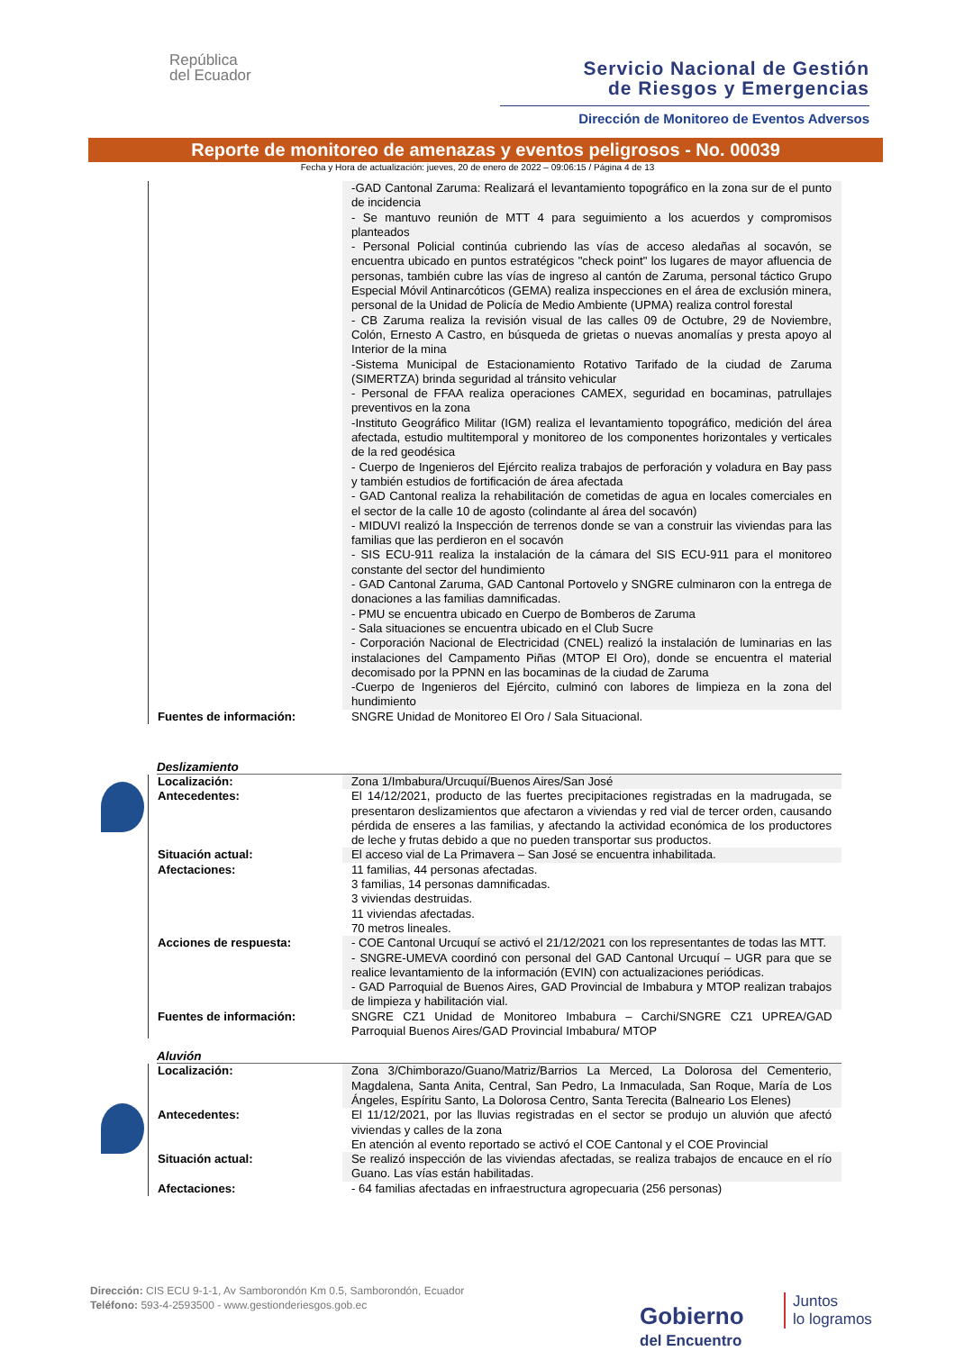República
del Ecuador
Servicio Nacional de Gestión
de Riesgos y Emergencias
Dirección de Monitoreo de Eventos Adversos
Reporte de monitoreo de amenazas y eventos peligrosos - No. 00039
Fecha y Hora de actualización: jueves, 20 de enero de 2022 – 09:06:15 / Página 4 de 13
| | -GAD Cantonal Zaruma: Realizará el levantamiento topográfico en la zona sur de el punto de incidencia - Se mantuvo reunión de MTT 4 para seguimiento a los acuerdos y compromisos planteados - Personal Policial continúa cubriendo las vías de acceso aledañas al socavón, se encuentra ubicado en puntos estratégicos "check point" los lugares de mayor afluencia de personas, también cubre las vías de ingreso al cantón de Zaruma, personal táctico Grupo Especial Móvil Antinarcóticos (GEMA) realiza inspecciones en el área de exclusión minera, personal de la Unidad de Policía de Medio Ambiente (UPMA) realiza control forestal - CB Zaruma realiza la revisión visual de las calles 09 de Octubre, 29 de Noviembre, Colón, Ernesto A Castro, en búsqueda de grietas o nuevas anomalías y presta apoyo al Interior de la mina -Sistema Municipal de Estacionamiento Rotativo Tarifado de la ciudad de Zaruma (SIMERTZA) brinda seguridad al tránsito vehicular - Personal de FFAA realiza operaciones CAMEX, seguridad en bocaminas, patrullajes preventivos en la zona -Instituto Geográfico Militar (IGM) realiza el levantamiento topográfico, medición del área afectada, estudio multitemporal y monitoreo de los componentes horizontales y verticales de la red geodésica - Cuerpo de Ingenieros del Ejército realiza trabajos de perforación y voladura en Bay pass y también estudios de fortificación de área afectada - GAD Cantonal realiza la rehabilitación de cometidas de agua en locales comerciales en el sector de la calle 10 de agosto (colindante al área del socavón) - MIDUVI realizó la Inspección de terrenos donde se van a construir las viviendas para las familias que las perdieron en el socavón - SIS ECU-911 realiza la instalación de la cámara del SIS ECU-911 para el monitoreo constante del sector del hundimiento - GAD Cantonal Zaruma, GAD Cantonal Portovelo y SNGRE culminaron con la entrega de donaciones a las familias damnificadas. - PMU se encuentra ubicado en Cuerpo de Bomberos de Zaruma - Sala situaciones se encuentra ubicado en el Club Sucre - Corporación Nacional de Electricidad (CNEL) realizó la instalación de luminarias en las instalaciones del Campamento Piñas (MTOP El Oro), donde se encuentra el material decomisado por la PPNN en las bocaminas de la ciudad de Zaruma -Cuerpo de Ingenieros del Ejército, culminó con labores de limpieza en la zona del hundimiento |
| Fuentes de información: | SNGRE Unidad de Monitoreo El Oro / Sala Situacional. |
Deslizamiento
| Localización: | Zona 1/Imbabura/Urcuquí/Buenos Aires/San José |
| Antecedentes: | El 14/12/2021, producto de las fuertes precipitaciones registradas en la madrugada, se presentaron deslizamientos que afectaron a viviendas y red vial de tercer orden, causando pérdida de enseres a las familias, y afectando la actividad económica de los productores de leche y frutas debido a que no pueden transportar sus productos. |
| Situación actual: | El acceso vial de La Primavera – San José se encuentra inhabilitada. |
| Afectaciones: | 11 familias, 44 personas afectadas. 3 familias, 14 personas damnificadas. 3 viviendas destruidas. 11 viviendas afectadas. 70 metros lineales. |
| Acciones de respuesta: | - COE Cantonal Urcuquí se activó el 21/12/2021 con los representantes de todas las MTT. - SNGRE-UMEVA coordinó con personal del GAD Cantonal Urcuquí – UGR para que se realice levantamiento de la información (EVIN) con actualizaciones periódicas. - GAD Parroquial de Buenos Aires, GAD Provincial de Imbabura y MTOP realizan trabajos de limpieza y habilitación vial. |
| Fuentes de información: | SNGRE CZ1 Unidad de Monitoreo Imbabura – Carchi/SNGRE CZ1 UPREA/GAD Parroquial Buenos Aires/GAD Provincial Imbabura/ MTOP |
Aluvión
| Localización: | Zona 3/Chimborazo/Guano/Matriz/Barrios La Merced, La Dolorosa del Cementerio, Magdalena, Santa Anita, Central, San Pedro, La Inmaculada, San Roque, María de Los Ángeles, Espíritu Santo, La Dolorosa Centro, Santa Terecita (Balneario Los Elenes) |
| Antecedentes: | El 11/12/2021, por las lluvias registradas en el sector se produjo un aluvión que afectó viviendas y calles de la zona En atención al evento reportado se activó el COE Cantonal y el COE Provincial |
| Situación actual: | Se realizó inspección de las viviendas afectadas, se realiza trabajos de encauce en el río Guano. Las vías están habilitadas. |
| Afectaciones: | - 64 familias afectadas en infraestructura agropecuaria (256 personas) |
Dirección: CIS ECU 9-1-1, Av Samborondón Km 0.5, Samborondón, Ecuador
Teléfono: 593-4-2593500 - www.gestionderiesgos.gob.ec
Gobierno
del Encuentro
Juntos
lo logramos